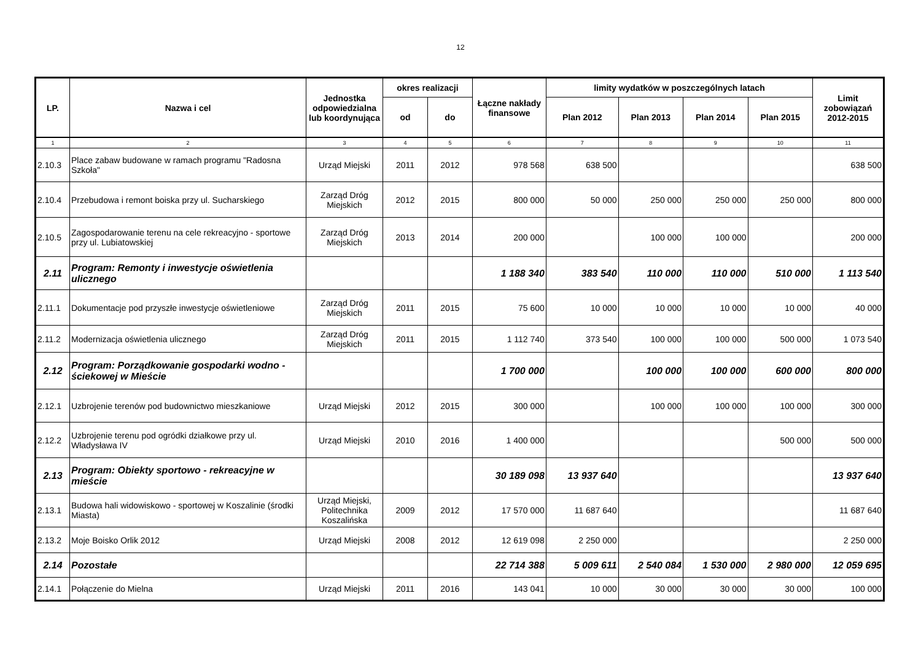12
| LP. | Nazwa i cel | Jednostka odpowiedzialna lub koordynująca | okres realizacji | | Łączne nakłady finansowe | limity wydatków w poszczególnych latach | | | | Limit zobowiązań 2012-2015 |
| --- | --- | --- | --- | --- | --- | --- | --- | --- | --- | --- |
| | | | od | do | | Plan 2012 | Plan 2013 | Plan 2014 | Plan 2015 | |
| 1 | 2 | 3 | 4 | 5 | 6 | 7 | 8 | 9 | 10 | 11 |
| 2.10.3 | Place zabaw budowane w ramach programu "Radosna Szkoła" | Urząd Miejski | 2011 | 2012 | 978 568 | 638 500 | | | | 638 500 |
| 2.10.4 | Przebudowa i remont boiska przy ul. Sucharskiego | Zarząd Dróg Miejskich | 2012 | 2015 | 800 000 | 50 000 | 250 000 | 250 000 | 250 000 | 800 000 |
| 2.10.5 | Zagospodarowanie terenu na cele rekreacyjno - sportowe przy ul. Lubiatowskiej | Zarząd Dróg Miejskich | 2013 | 2014 | 200 000 | | 100 000 | 100 000 | | 200 000 |
| 2.11 | Program: Remonty i inwestycje oświetlenia ulicznego | | | | 1 188 340 | 383 540 | 110 000 | 110 000 | 510 000 | 1 113 540 |
| 2.11.1 | Dokumentacje pod przyszłe inwestycje oświetleniowe | Zarząd Dróg Miejskich | 2011 | 2015 | 75 600 | 10 000 | 10 000 | 10 000 | 10 000 | 40 000 |
| 2.11.2 | Modernizacja oświetlenia ulicznego | Zarząd Dróg Miejskich | 2011 | 2015 | 1 112 740 | 373 540 | 100 000 | 100 000 | 500 000 | 1 073 540 |
| 2.12 | Program: Porządkowanie gospodarki wodno - ściekowej w Mieście | | | | 1 700 000 | | 100 000 | 100 000 | 600 000 | 800 000 |
| 2.12.1 | Uzbrojenie terenów pod budownictwo mieszkaniowe | Urząd Miejski | 2012 | 2015 | 300 000 | | 100 000 | 100 000 | 100 000 | 300 000 |
| 2.12.2 | Uzbrojenie terenu pod ogródki działkowe przy ul. Władysława IV | Urząd Miejski | 2010 | 2016 | 1 400 000 | | | | 500 000 | 500 000 |
| 2.13 | Program: Obiekty sportowo - rekreacyjne w mieście | | | | 30 189 098 | 13 937 640 | | | | 13 937 640 |
| 2.13.1 | Budowa hali widowiskowo - sportowej w Koszalinie (środki Miasta) | Urząd Miejski, Politechnika Koszalińska | 2009 | 2012 | 17 570 000 | 11 687 640 | | | | 11 687 640 |
| 2.13.2 | Moje Boisko Orlik 2012 | Urząd Miejski | 2008 | 2012 | 12 619 098 | 2 250 000 | | | | 2 250 000 |
| 2.14 | Pozostałe | | | | 22 714 388 | 5 009 611 | 2 540 084 | 1 530 000 | 2 980 000 | 12 059 695 |
| 2.14.1 | Połączenie do Mielna | Urząd Miejski | 2011 | 2016 | 143 041 | 10 000 | 30 000 | 30 000 | 30 000 | 100 000 |